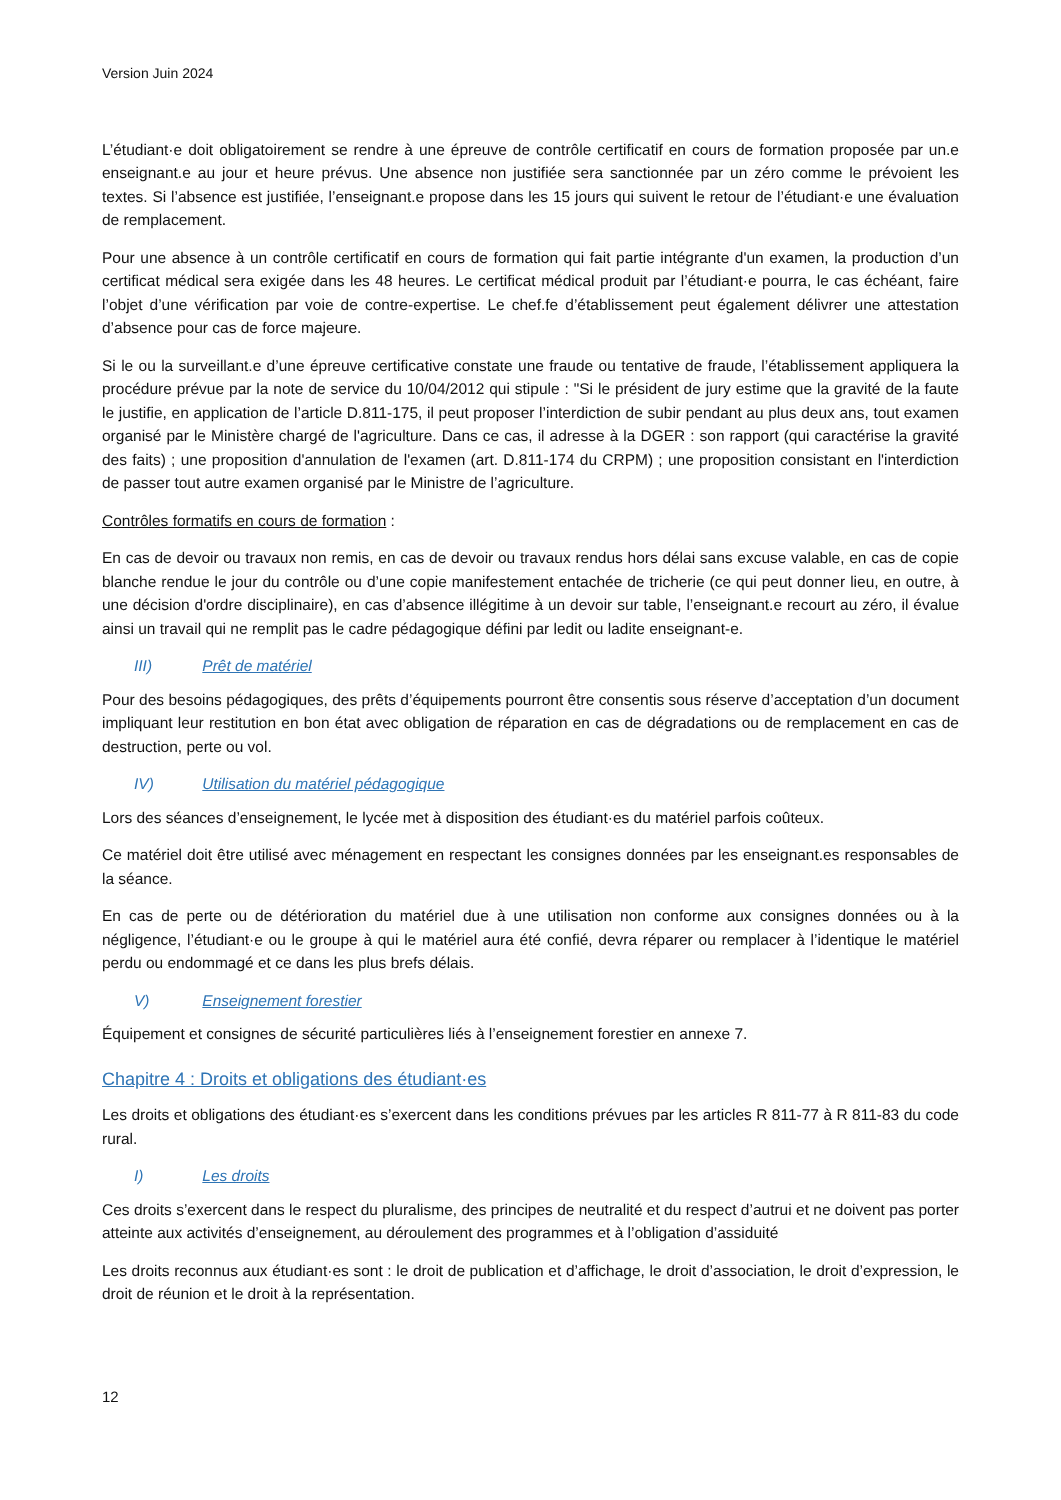Version Juin 2024
L’étudiant·e doit obligatoirement se rendre à une épreuve de contrôle certificatif en cours de formation proposée par un.e enseignant.e au jour et heure prévus. Une absence non justifiée sera sanctionnée par un zéro comme le prévoient les textes. Si l’absence est justifiée, l’enseignant.e propose dans les 15 jours qui suivent le retour de l’étudiant·e une évaluation de remplacement.
Pour une absence à un contrôle certificatif en cours de formation qui fait partie intégrante d'un examen, la production d’un certificat médical sera exigée dans les 48 heures. Le certificat médical produit par l’étudiant·e pourra, le cas échéant, faire l’objet d’une vérification par voie de contre-expertise. Le chef.fe d’établissement peut également délivrer une attestation d’absence pour cas de force majeure.
Si le ou la surveillant.e d’une épreuve certificative constate une fraude ou tentative de fraude, l’établissement appliquera la procédure prévue par la note de service du 10/04/2012 qui stipule : "Si le président de jury estime que la gravité de la faute le justifie, en application de l’article D.811-175, il peut proposer l’interdiction de subir pendant au plus deux ans, tout examen organisé par le Ministère chargé de l'agriculture. Dans ce cas, il adresse à la DGER : son rapport (qui caractérise la gravité des faits) ; une proposition d'annulation de l'examen (art. D.811-174 du CRPM) ; une proposition consistant en l'interdiction de passer tout autre examen organisé par le Ministre de l’agriculture.
Contrôles formatifs en cours de formation :
En cas de devoir ou travaux non remis, en cas de devoir ou travaux rendus hors délai sans excuse valable, en cas de copie blanche rendue le jour du contrôle ou d’une copie manifestement entachée de tricherie (ce qui peut donner lieu, en outre, à une décision d'ordre disciplinaire), en cas d’absence illégitime à un devoir sur table, l’enseignant.e recourt au zéro, il évalue ainsi un travail qui ne remplit pas le cadre pédagogique défini par ledit ou ladite enseignant-e.
III) Prêt de matériel
Pour des besoins pédagogiques, des prêts d’équipements pourront être consentis sous réserve d’acceptation d’un document impliquant leur restitution en bon état avec obligation de réparation en cas de dégradations ou de remplacement en cas de destruction, perte ou vol.
IV) Utilisation du matériel pédagogique
Lors des séances d’enseignement, le lycée met à disposition des étudiant·es du matériel parfois coûteux.
Ce matériel doit être utilisé avec ménagement en respectant les consignes données par les enseignant.es responsables de la séance.
En cas de perte ou de détérioration du matériel due à une utilisation non conforme aux consignes données ou à la négligence, l’étudiant·e ou le groupe à qui le matériel aura été confié, devra réparer ou remplacer à l’identique le matériel perdu ou endommagé et ce dans les plus brefs délais.
V) Enseignement forestier
Équipement et consignes de sécurité particulières liés à l’enseignement forestier en annexe 7.
Chapitre 4 : Droits et obligations des étudiant·es
Les droits et obligations des étudiant·es s’exercent dans les conditions prévues par les articles R 811-77 à R 811-83 du code rural.
I) Les droits
Ces droits s’exercent dans le respect du pluralisme, des principes de neutralité et du respect d’autrui et ne doivent pas porter atteinte aux activités d’enseignement, au déroulement des programmes et à l’obligation d’assiduité
Les droits reconnus aux étudiant·es sont : le droit de publication et d’affichage, le droit d’association, le droit d’expression, le droit de réunion et le droit à la représentation.
12